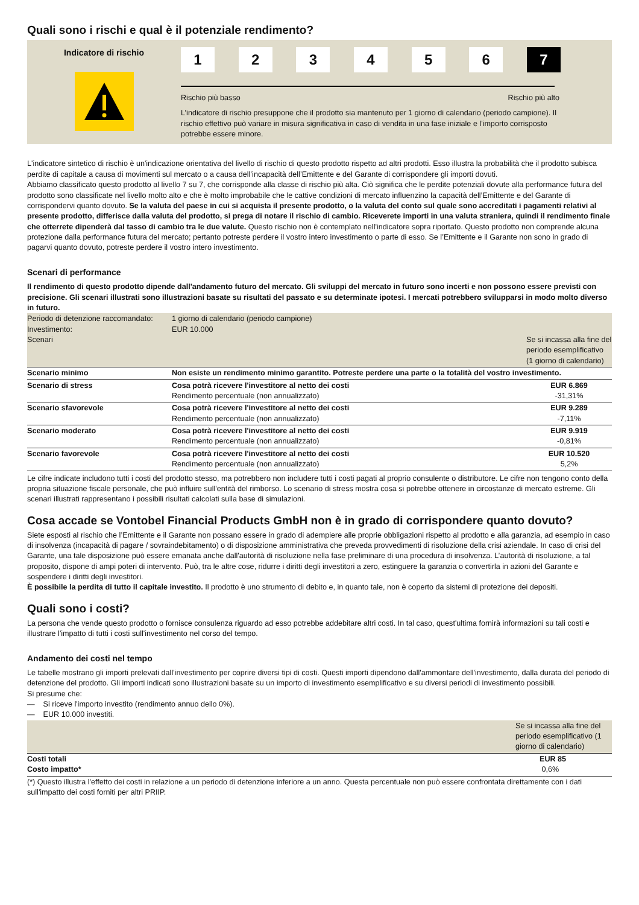Quali sono i rischi e qual è il potenziale rendimento?
Indicatore di rischio
123456 7
Rischio più basso Rischio più alto
L’indicatore di rischio presuppone che il prodotto sia mantenuto per 1 giorno di calendario (periodo campione). Il rischio effettivo può variare in misura significativa in caso di vendita in una fase iniziale e l'importo corrisposto potrebbe essere minore.
L'indicatore sintetico di rischio è un'indicazione orientativa del livello di rischio di questo prodotto rispetto ad altri prodotti. Esso illustra la probabilità che il prodotto subisca perdite di capitale a causa di movimenti sul mercato o a causa dell’incapacità dell’Emittente e del Garante di corrispondere gli importi dovuti.
Abbiamo classificato questo prodotto al livello 7 su 7, che corrisponde alla classe di rischio più alta. Ciò significa che le perdite potenziali dovute alla performance futura del prodotto sono classificate nel livello molto alto e che è molto improbabile che le cattive condizioni di mercato influenzino la capacità dell’Emittente e del Garante di corrispondervi quanto dovuto. Se la valuta del paese in cui si acquista il presente prodotto, o la valuta del conto sul quale sono accreditati i pagamenti relativi al presente prodotto, differisce dalla valuta del prodotto, si prega di notare il rischio di cambio. Riceverete importi in una valuta straniera, quindi il rendimento finale che otterrete dipenderà dal tasso di cambio tra le due valute. Questo rischio non è contemplato nell'indicatore sopra riportato. Questo prodotto non comprende alcuna protezione dalla performance futura del mercato; pertanto potreste perdere il vostro intero investimento o parte di esso. Se l’Emittente e il Garante non sono in grado di pagarvi quanto dovuto, potreste perdere il vostro intero investimento.
Scenari di performance
Il rendimento di questo prodotto dipende dall'andamento futuro del mercato. Gli sviluppi del mercato in futuro sono incerti e non possono essere previsti con precisione. Gli scenari illustrati sono illustrazioni basate su risultati del passato e su determinate ipotesi. I mercati potrebbero svilupparsi in modo molto diverso in futuro.
| Periodo di detenzione raccomandato: Investimento: Scenari | 1 giorno di calendario (periodo campione) EUR 10.000 | Se si incassa alla fine del periodo esemplificativo (1 giorno di calendario) |
| Scenario minimo | Non esiste un rendimento minimo garantito. Potreste perdere una parte o la totalità del vostro investimento. | |
| Scenario di stress | Cosa potrà ricevere l'investitore al netto dei costi Rendimento percentuale (non annualizzato) | EUR 6.869 -31,31% |
| Scenario sfavorevole | Cosa potrà ricevere l'investitore al netto dei costi Rendimento percentuale (non annualizzato) | EUR 9.289 -7,11% |
| Scenario moderato | Cosa potrà ricevere l'investitore al netto dei costi Rendimento percentuale (non annualizzato) | EUR 9.919 -0,81% |
| Scenario favorevole | Cosa potrà ricevere l'investitore al netto dei costi Rendimento percentuale (non annualizzato) | EUR 10.520 5,2% |
Le cifre indicate includono tutti i costi del prodotto stesso, ma potrebbero non includere tutti i costi pagati al proprio consulente o distributore. Le cifre non tengono conto della propria situazione fiscale personale, che può influire sull'entità del rimborso. Lo scenario di stress mostra cosa si potrebbe ottenere in circostanze di mercato estreme. Gli scenari illustrati rappresentano i possibili risultati calcolati sulla base di simulazioni.
Cosa accade se Vontobel Financial Products GmbH non è in grado di corrispondere quanto dovuto?
Siete esposti al rischio che l’Emittente e il Garante non possano essere in grado di adempiere alle proprie obbligazioni rispetto al prodotto e alla garanzia, ad esempio in caso di insolvenza (incapacità di pagare / sovraindebitamento) o di disposizione amministrativa che preveda provvedimenti di risoluzione della crisi aziendale. In caso di crisi del Garante, una tale disposizione può essere emanata anche dall'autorità di risoluzione nella fase preliminare di una procedura di insolvenza. L’autorità di risoluzione, a tal proposito, dispone di ampi poteri di intervento. Può, tra le altre cose, ridurre i diritti degli investitori a zero, estinguere la garanzia o convertirla in azioni del Garante e sospendere i diritti degli investitori.
È possibile la perdita di tutto il capitale investito. Il prodotto è uno strumento di debito e, in quanto tale, non è coperto da sistemi di protezione dei depositi.
Quali sono i costi?
La persona che vende questo prodotto o fornisce consulenza riguardo ad esso potrebbe addebitare altri costi. In tal caso, quest'ultima fornirà informazioni su tali costi e illustrare l'impatto di tutti i costi sull'investimento nel corso del tempo.
Andamento dei costi nel tempo
Le tabelle mostrano gli importi prelevati dall'investimento per coprire diversi tipi di costi. Questi importi dipendono dall'ammontare dell'investimento, dalla durata del periodo di detenzione del prodotto. Gli importi indicati sono illustrazioni basate su un importo di investimento esemplificativo e su diversi periodi di investimento possibili.
Si presume che:
— Si riceve l'importo investito (rendimento annuo dello 0%).
— EUR 10.000 investiti.
| | Se si incassa alla fine del periodo esemplificativo (1 giorno di calendario) |
| Costi totali Costo impatto* | EUR 85 0,6% |
| (*) Questo illustra l'effetto dei costi in relazione a un periodo di detenzione inferiore a un anno. Questa percentuale non può essere confrontata direttamente con i dati sull'impatto dei costi forniti per altri PRIIP. | |